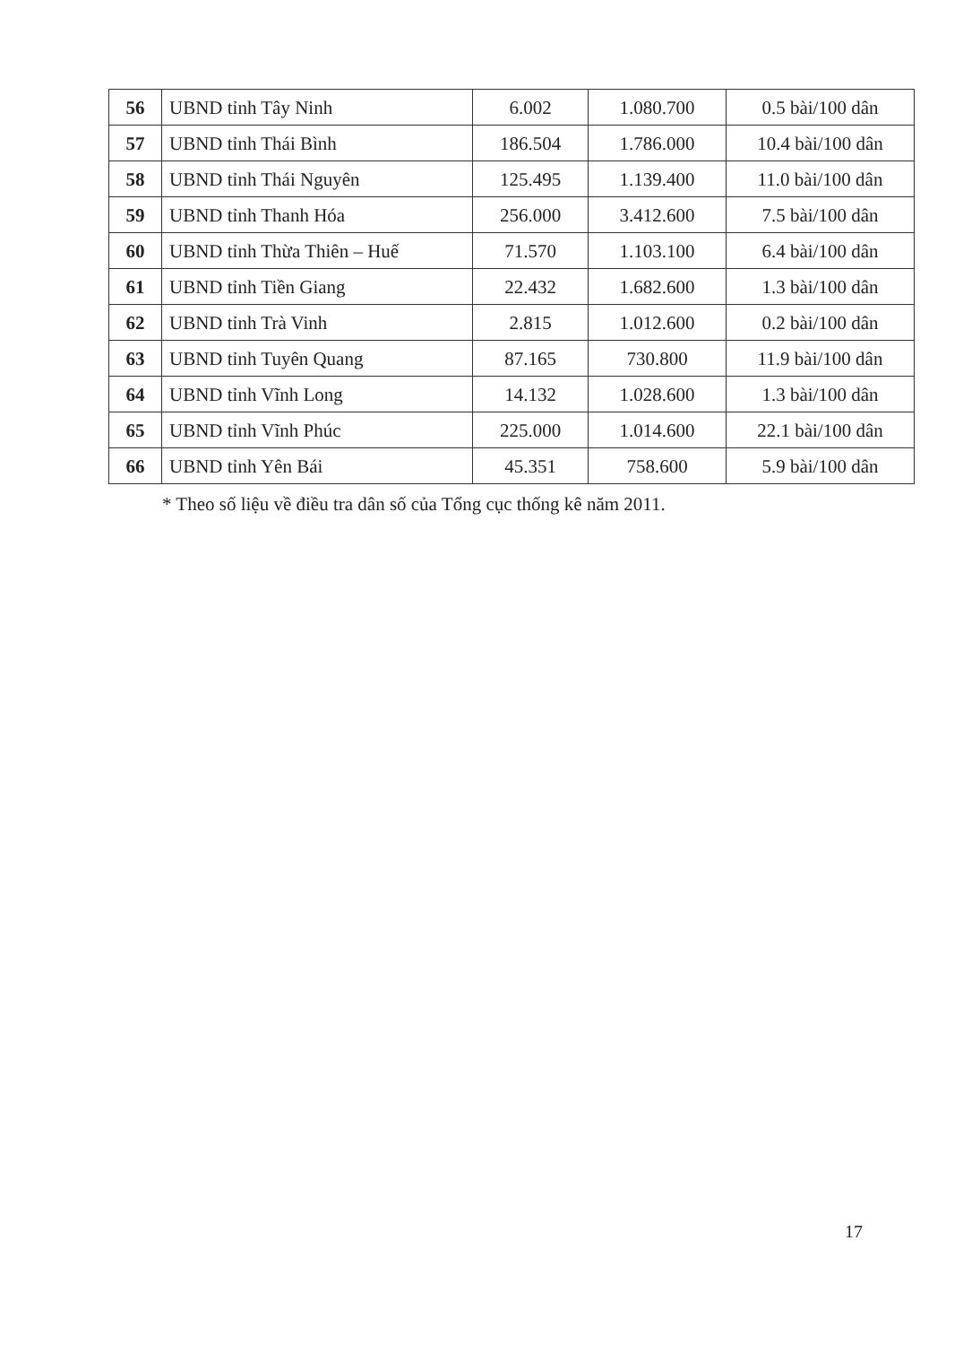| 56 | UBND tỉnh Tây Ninh | 6.002 | 1.080.700 | 0.5 bài/100 dân |
| 57 | UBND tỉnh Thái Bình | 186.504 | 1.786.000 | 10.4 bài/100 dân |
| 58 | UBND tỉnh Thái Nguyên | 125.495 | 1.139.400 | 11.0 bài/100 dân |
| 59 | UBND tỉnh Thanh Hóa | 256.000 | 3.412.600 | 7.5 bài/100 dân |
| 60 | UBND tỉnh Thừa Thiên – Huế | 71.570 | 1.103.100 | 6.4 bài/100 dân |
| 61 | UBND tỉnh Tiền Giang | 22.432 | 1.682.600 | 1.3 bài/100 dân |
| 62 | UBND tỉnh Trà Vinh | 2.815 | 1.012.600 | 0.2 bài/100 dân |
| 63 | UBND tỉnh Tuyên Quang | 87.165 | 730.800 | 11.9 bài/100 dân |
| 64 | UBND tỉnh Vĩnh Long | 14.132 | 1.028.600 | 1.3 bài/100 dân |
| 65 | UBND tỉnh Vĩnh Phúc | 225.000 | 1.014.600 | 22.1 bài/100 dân |
| 66 | UBND tỉnh Yên Bái | 45.351 | 758.600 | 5.9 bài/100 dân |
* Theo số liệu về điều tra dân số của Tổng cục thống kê năm 2011.
17